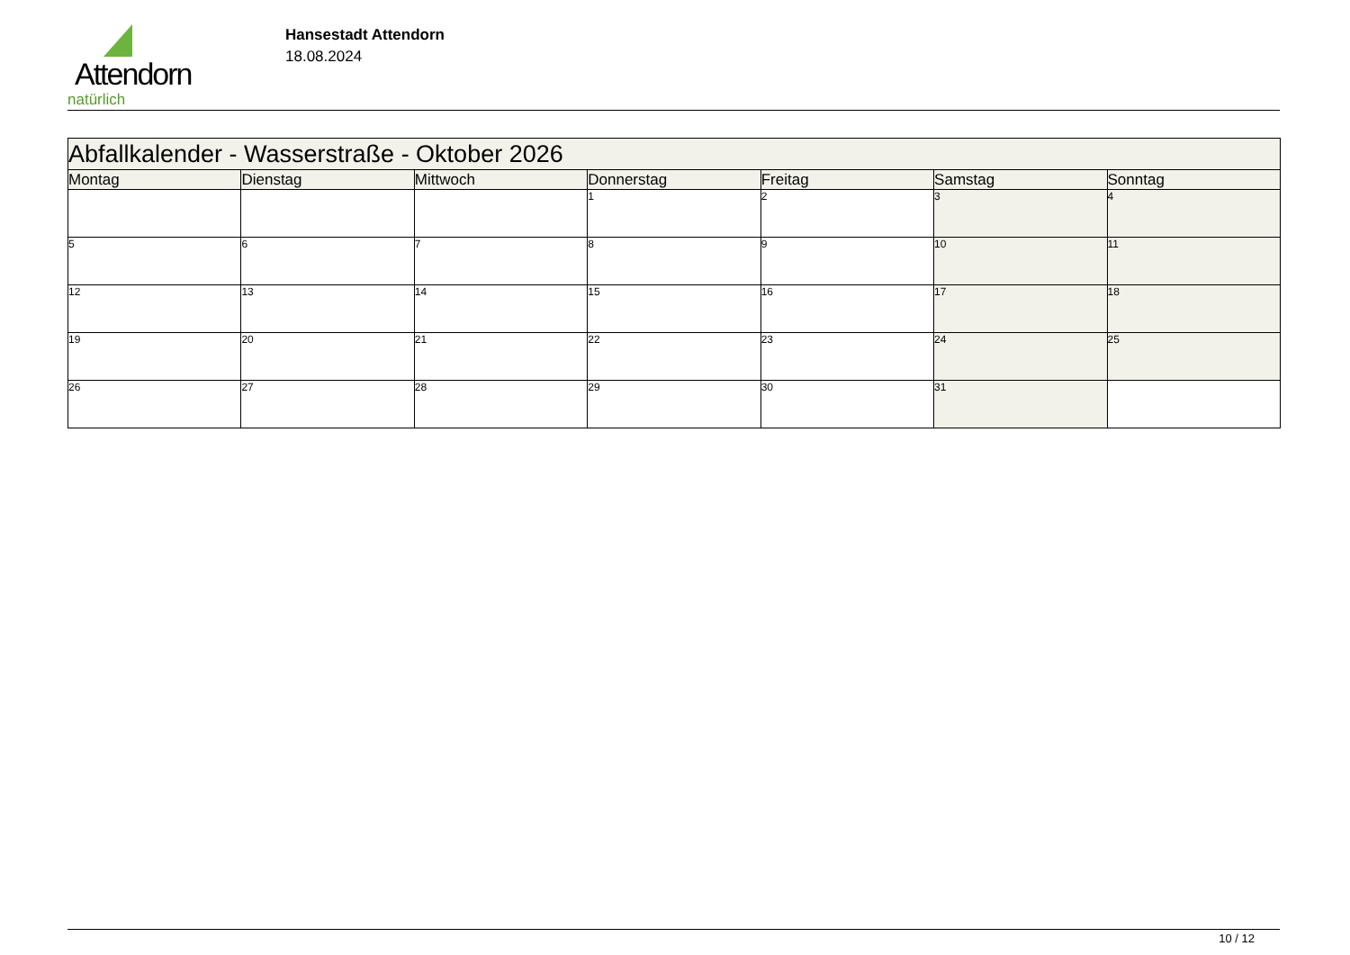Attendorn
natürlich
Hansestadt Attendorn
18.08.2024
| Abfallkalender - Wasserstraße - Oktober 2026 | | | | | | |
| Montag | Dienstag | Mittwoch | Donnerstag | Freitag | Samstag | Sonntag |
| | | | 1 | 2 | 3 | 4 |
| 5 | 6 | 7 | 8 | 9 | 10 | 11 |
| 12 | 13 | 14 | 15 | 16 | 17 | 18 |
| 19 | 20 | 21 | 22 | 23 | 24 | 25 |
| 26 | 27 | 28 | 29 | 30 | 31 | |
10 / 12